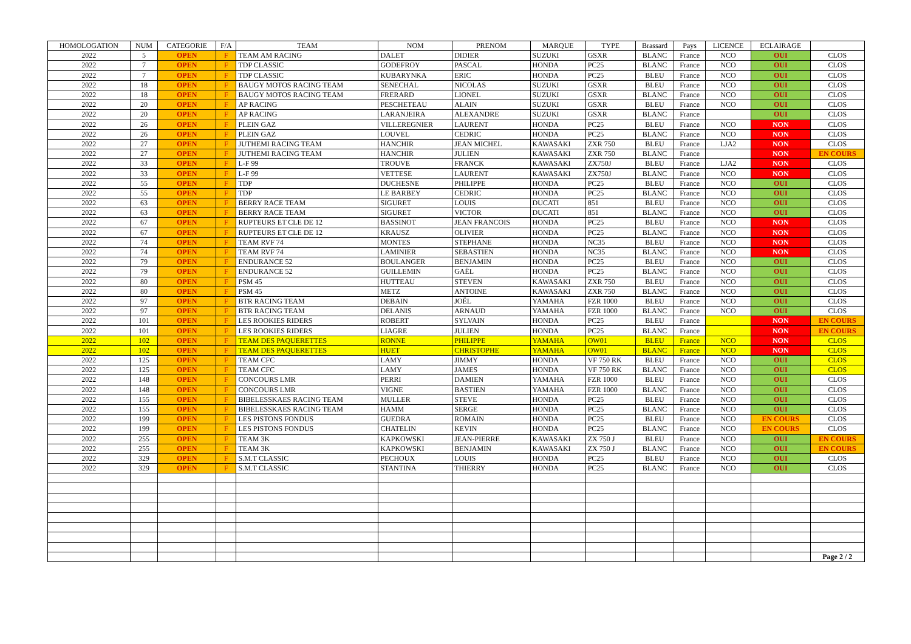| HOMOLOGATION | NUM | CATEGORIE | F/A | TEAM | NOM | PRENOM | MARQUE | TYPE | Brassard | Pays | LICENCE | ECLAIRAGE | |
| --- | --- | --- | --- | --- | --- | --- | --- | --- | --- | --- | --- | --- | --- |
| 2022 | 5 | OPEN | F | TEAM AM RACING | DALET | DIDIER | SUZUKI | GSXR | BLANC | France | NCO | OUI | CLOS |
| 2022 | 7 | OPEN | F | TDP CLASSIC | GODEFROY | PASCAL | HONDA | PC25 | BLANC | France | NCO | OUI | CLOS |
| 2022 | 7 | OPEN | F | TDP CLASSIC | KUBARYNKA | ERIC | HONDA | PC25 | BLEU | France | NCO | OUI | CLOS |
| 2022 | 18 | OPEN | F | BAUGY MOTOS RACING TEAM | SENECHAL | NICOLAS | SUZUKI | GSXR | BLEU | France | NCO | OUI | CLOS |
| 2022 | 18 | OPEN | F | BAUGY MOTOS RACING TEAM | FRERARD | LIONEL | SUZUKI | GSXR | BLANC | France | NCO | OUI | CLOS |
| 2022 | 20 | OPEN | F | AP RACING | PESCHETEAU | ALAIN | SUZUKI | GSXR | BLEU | France | NCO | OUI | CLOS |
| 2022 | 20 | OPEN | F | AP RACING | LARANJEIRA | ALEXANDRE | SUZUKI | GSXR | BLANC | France | | OUI | CLOS |
| 2022 | 26 | OPEN | F | PLEIN GAZ | VILLEREGNIER | LAURENT | HONDA | PC25 | BLEU | France | NCO | NON | CLOS |
| 2022 | 26 | OPEN | F | PLEIN GAZ | LOUVEL | CEDRIC | HONDA | PC25 | BLANC | France | NCO | NON | CLOS |
| 2022 | 27 | OPEN | F | JUTHEMI RACING TEAM | HANCHIR | JEAN MICHEL | KAWASAKI | ZXR 750 | BLEU | France | LJA2 | NON | CLOS |
| 2022 | 27 | OPEN | F | JUTHEMI RACING TEAM | HANCHIR | JULIEN | KAWASAKI | ZXR 750 | BLANC | France | | NON | EN COURS |
| 2022 | 33 | OPEN | F | L-F 99 | TROUVE | FRANCK | KAWASAKI | ZX750J | BLEU | France | LJA2 | NON | CLOS |
| 2022 | 33 | OPEN | F | L-F 99 | VETTESE | LAURENT | KAWASAKI | ZX750J | BLANC | France | NCO | NON | CLOS |
| 2022 | 55 | OPEN | F | TDP | DUCHESNE | PHILIPPE | HONDA | PC25 | BLEU | France | NCO | OUI | CLOS |
| 2022 | 55 | OPEN | F | TDP | LE BARBEY | CEDRIC | HONDA | PC25 | BLANC | France | NCO | OUI | CLOS |
| 2022 | 63 | OPEN | F | BERRY RACE TEAM | SIGURET | LOUIS | DUCATI | 851 | BLEU | France | NCO | OUI | CLOS |
| 2022 | 63 | OPEN | F | BERRY RACE TEAM | SIGURET | VICTOR | DUCATI | 851 | BLANC | France | NCO | OUI | CLOS |
| 2022 | 67 | OPEN | F | RUPTEURS ET CLE DE 12 | BASSINOT | JEAN FRANCOIS | HONDA | PC25 | BLEU | France | NCO | NON | CLOS |
| 2022 | 67 | OPEN | F | RUPTEURS ET CLE DE 12 | KRAUSZ | OLIVIER | HONDA | PC25 | BLANC | France | NCO | NON | CLOS |
| 2022 | 74 | OPEN | F | TEAM RVF 74 | MONTES | STEPHANE | HONDA | NC35 | BLEU | France | NCO | NON | CLOS |
| 2022 | 74 | OPEN | F | TEAM RVF 74 | LAMINIER | SEBASTIEN | HONDA | NC35 | BLANC | France | NCO | NON | CLOS |
| 2022 | 79 | OPEN | F | ENDURANCE 52 | BOULANGER | BENJAMIN | HONDA | PC25 | BLEU | France | NCO | OUI | CLOS |
| 2022 | 79 | OPEN | F | ENDURANCE 52 | GUILLEMIN | GAËL | HONDA | PC25 | BLANC | France | NCO | OUI | CLOS |
| 2022 | 80 | OPEN | F | PSM 45 | HUTTEAU | STEVEN | KAWASAKI | ZXR 750 | BLEU | France | NCO | OUI | CLOS |
| 2022 | 80 | OPEN | F | PSM 45 | METZ | ANTOINE | KAWASAKI | ZXR 750 | BLANC | France | NCO | OUI | CLOS |
| 2022 | 97 | OPEN | F | BTR RACING TEAM | DEBAIN | JOËL | YAMAHA | FZR 1000 | BLEU | France | NCO | OUI | CLOS |
| 2022 | 97 | OPEN | F | BTR RACING TEAM | DELANIS | ARNAUD | YAMAHA | FZR 1000 | BLANC | France | NCO | OUI | CLOS |
| 2022 | 101 | OPEN | F | LES ROOKIES RIDERS | ROBERT | SYLVAIN | HONDA | PC25 | BLEU | France | | NON | EN COURS |
| 2022 | 101 | OPEN | F | LES ROOKIES RIDERS | LIAGRE | JULIEN | HONDA | PC25 | BLANC | France | | NON | EN COURS |
| 2022 | 102 | OPEN | F | TEAM DES PAQUERETTES | RONNE | PHILIPPE | YAMAHA | OW01 | BLEU | France | NCO | NON | CLOS |
| 2022 | 102 | OPEN | F | TEAM DES PAQUERETTES | HUET | CHRISTOPHE | YAMAHA | OW01 | BLANC | France | NCO | NON | CLOS |
| 2022 | 125 | OPEN | F | TEAM CFC | LAMY | JIMMY | HONDA | VF 750 RK | BLEU | France | NCO | OUI | CLOS |
| 2022 | 125 | OPEN | F | TEAM CFC | LAMY | JAMES | HONDA | VF 750 RK | BLANC | France | NCO | OUI | CLOS |
| 2022 | 148 | OPEN | F | CONCOURS LMR | PERRI | DAMIEN | YAMAHA | FZR 1000 | BLEU | France | NCO | OUI | CLOS |
| 2022 | 148 | OPEN | F | CONCOURS LMR | VIGNE | BASTIEN | YAMAHA | FZR 1000 | BLANC | France | NCO | OUI | CLOS |
| 2022 | 155 | OPEN | F | BIBELESSKAES RACING TEAM | MULLER | STEVE | HONDA | PC25 | BLEU | France | NCO | OUI | CLOS |
| 2022 | 155 | OPEN | F | BIBELESSKAES RACING TEAM | HAMM | SERGE | HONDA | PC25 | BLANC | France | NCO | OUI | CLOS |
| 2022 | 199 | OPEN | F | LES PISTONS FONDUS | GUEDRA | ROMAIN | HONDA | PC25 | BLEU | France | NCO | EN COURS | CLOS |
| 2022 | 199 | OPEN | F | LES PISTONS FONDUS | CHATELIN | KEVIN | HONDA | PC25 | BLANC | France | NCO | EN COURS | CLOS |
| 2022 | 255 | OPEN | F | TEAM 3K | KAPKOWSKI | JEAN-PIERRE | KAWASAKI | ZX 750 J | BLEU | France | NCO | OUI | EN COURS |
| 2022 | 255 | OPEN | F | TEAM 3K | KAPKOWSKI | BENJAMIN | KAWASAKI | ZX 750 J | BLANC | France | NCO | OUI | EN COURS |
| 2022 | 329 | OPEN | F | S.M.T CLASSIC | PECHOUX | LOUIS | HONDA | PC25 | BLEU | France | NCO | OUI | CLOS |
| 2022 | 329 | OPEN | F | S.M.T CLASSIC | STANTINA | THIERRY | HONDA | PC25 | BLANC | France | NCO | OUI | CLOS |
| | | | | | | | | | | | | | Page 2 / 2 |